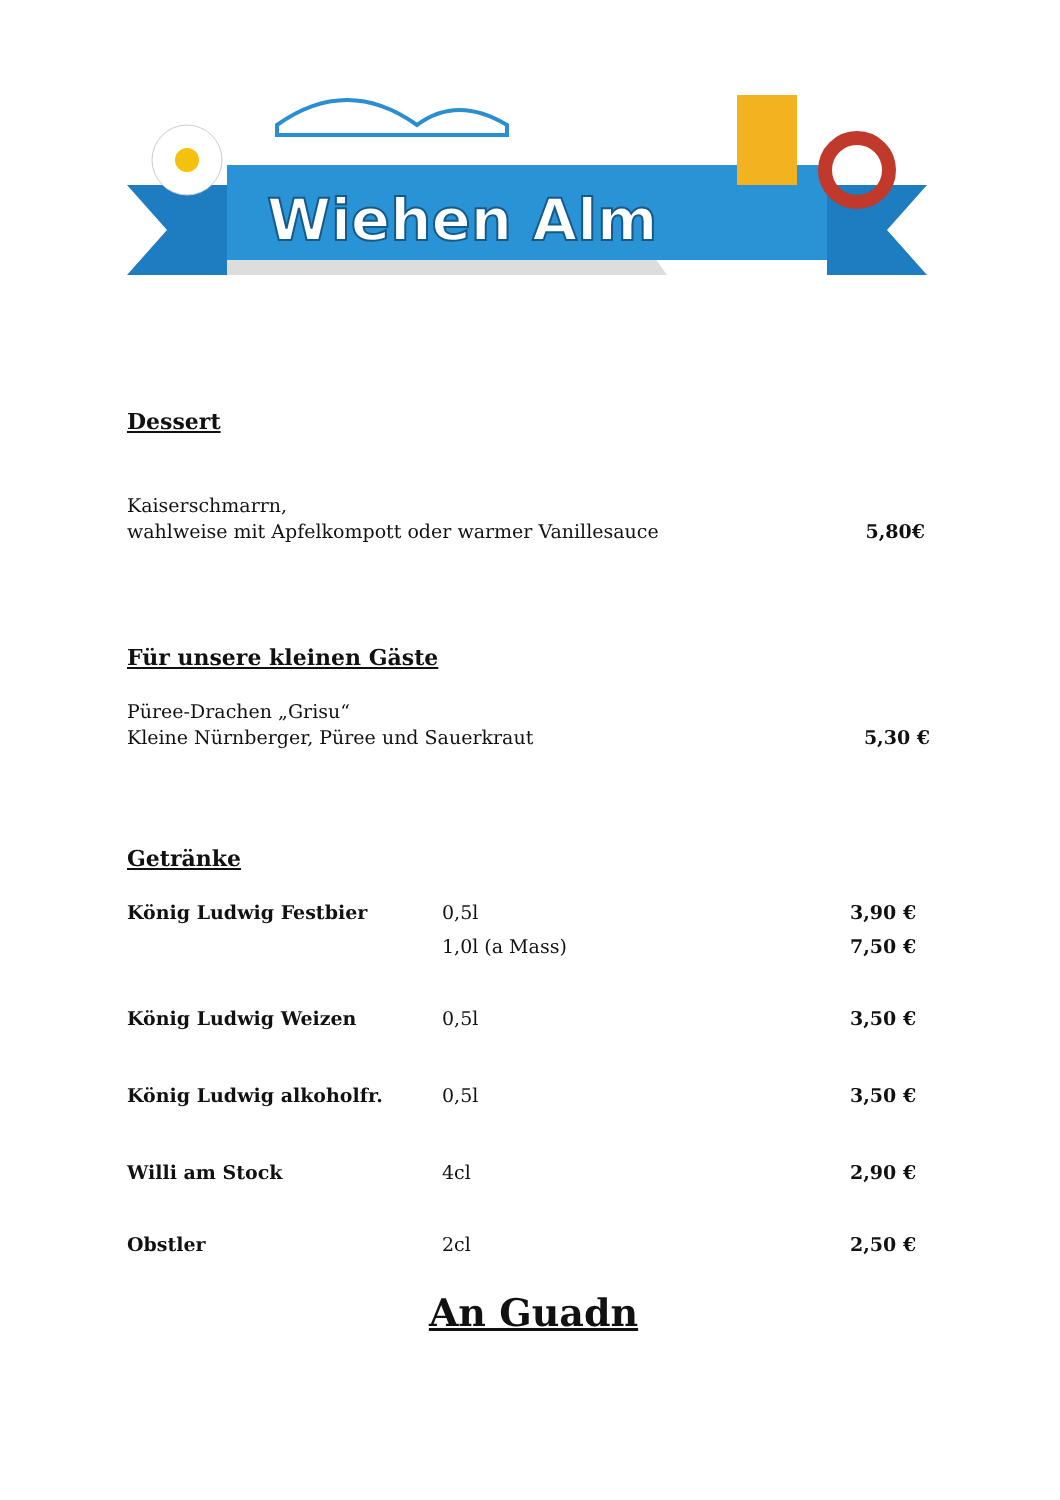Wiehen Alm
Dessert
Kaiserschmarrn,
wahlweise mit Apfelkompott oder warmer Vanillesauce
5,80€
Für unsere kleinen Gäste
Püree-Drachen „Grisu“
Kleine Nürnberger, Püree und Sauerkraut
5,30 €
Getränke
König Ludwig Festbier 0,5l 3,90 €
1,0l (a Mass) 7,50 €
König Ludwig Weizen 0,5l 3,50 €
König Ludwig alkoholfr. 0,5l 3,50 €
Willi am Stock 4cl 2,90 €
Obstler 2cl 2,50 €
An Guadn